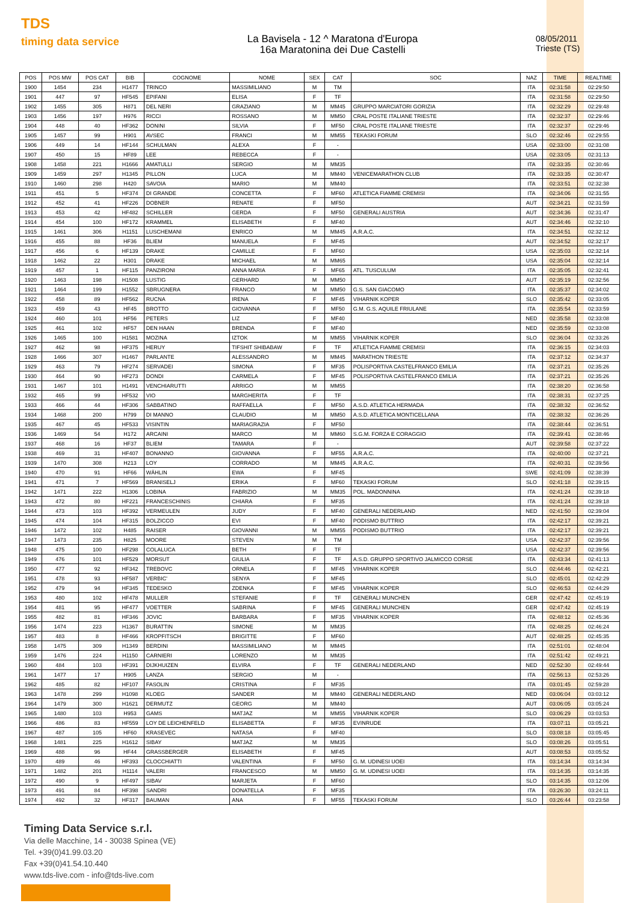TDS
timing data service
La Bavisela - 12 ^ Maratona d'Europa
16a Maratonina dei Due Castelli
08/05/2011
Trieste (TS)
| POS | POS MW | POS CAT | BIB | COGNOME | NOME | SEX | CAT | SOC | NAZ | TIME | REALTIME |
| --- | --- | --- | --- | --- | --- | --- | --- | --- | --- | --- | --- |
| 1900 | 1454 | 234 | H1477 | TRINCO | MASSIMILIANO | M | TM | | ITA | 02:31:58 | 02:29:50 |
| 1901 | 447 | 97 | HF545 | EPIFANI | ELISA | F | TF | | ITA | 02:31:58 | 02:29:50 |
| 1902 | 1455 | 305 | H871 | DEL NERI | GRAZIANO | M | MM45 | GRUPPO MARCIATORI GORIZIA | ITA | 02:32:29 | 02:29:48 |
| 1903 | 1456 | 197 | H976 | RICCI | ROSSANO | M | MM50 | CRAL POSTE ITALIANE TRIESTE | ITA | 02:32:37 | 02:29:46 |
| 1904 | 448 | 40 | HF362 | DONINI | SILVIA | F | MF50 | CRAL POSTE ITALIANE TRIESTE | ITA | 02:32:37 | 02:29:46 |
| 1905 | 1457 | 99 | H901 | AVSEC | FRANCI | M | MM55 | TEKASKI FORUM | SLO | 02:32:46 | 02:29:55 |
| 1906 | 449 | 14 | HF144 | SCHULMAN | ALEXA | F | - | | USA | 02:33:00 | 02:31:08 |
| 1907 | 450 | 15 | HF89 | LEE | REBECCA | F | - | | USA | 02:33:05 | 02:31:13 |
| 1908 | 1458 | 221 | H1666 | AMATULLI | SERGIO | M | MM35 | | ITA | 02:33:35 | 02:30:46 |
| 1909 | 1459 | 297 | H1345 | PILLON | LUCA | M | MM40 | VENICEMARATHON CLUB | ITA | 02:33:35 | 02:30:47 |
| 1910 | 1460 | 298 | H420 | SAVOIA | MARIO | M | MM40 | | ITA | 02:33:51 | 02:32:38 |
| 1911 | 451 | 5 | HF374 | DI GRANDE | CONCETTA | F | MF60 | ATLETICA FIAMME CREMISI | ITA | 02:34:06 | 02:31:55 |
| 1912 | 452 | 41 | HF226 | DOBNER | RENATE | F | MF50 | | AUT | 02:34:21 | 02:31:59 |
| 1913 | 453 | 42 | HF482 | SCHILLER | GERDA | F | MF50 | GENERALI AUSTRIA | AUT | 02:34:36 | 02:31:47 |
| 1914 | 454 | 100 | HF172 | KRAMMEL | ELISABETH | F | MF40 | | AUT | 02:34:46 | 02:32:10 |
| 1915 | 1461 | 306 | H1151 | LUSCHEMANI | ENRICO | M | MM45 | A.R.A.C. | ITA | 02:34:51 | 02:32:12 |
| 1916 | 455 | 88 | HF36 | BLIEM | MANUELA | F | MF45 | | AUT | 02:34:52 | 02:32:17 |
| 1917 | 456 | 6 | HF139 | DRAKE | CAMILLE | F | MF60 | | USA | 02:35:03 | 02:32:14 |
| 1918 | 1462 | 22 | H301 | DRAKE | MICHAEL | M | MM65 | | USA | 02:35:04 | 02:32:14 |
| 1919 | 457 | 1 | HF115 | PANZIRONI | ANNA MARIA | F | MF65 | ATL. TUSCULUM | ITA | 02:35:05 | 02:32:41 |
| 1920 | 1463 | 198 | H1508 | LUSTIG | GERHARD | M | MM50 | | AUT | 02:35:19 | 02:32:56 |
| 1921 | 1464 | 199 | H1552 | SBRUGNERA | FRANCO | M | MM50 | G.S. SAN GIACOMO | ITA | 02:35:37 | 02:34:02 |
| 1922 | 458 | 89 | HF562 | RUCNA | IRENA | F | MF45 | VIHARNIK KOPER | SLO | 02:35:42 | 02:33:05 |
| 1923 | 459 | 43 | HF45 | BROTTO | GIOVANNA | F | MF50 | G.M. G.S. AQUILE FRIULANE | ITA | 02:35:54 | 02:33:59 |
| 1924 | 460 | 101 | HF56 | PETERS | LIZ | F | MF40 | | NED | 02:35:58 | 02:33:08 |
| 1925 | 461 | 102 | HF57 | DEN HAAN | BRENDA | F | MF40 | | NED | 02:35:59 | 02:33:08 |
| 1926 | 1465 | 100 | H1581 | MOZINA | IZTOK | M | MM55 | VIHARNIK KOPER | SLO | 02:36:04 | 02:33:26 |
| 1927 | 462 | 98 | HF375 | HERUY | TIFSHIT SHIBABAW | F | TF | ATLETICA FIAMME CREMISI | ITA | 02:36:15 | 02:34:03 |
| 1928 | 1466 | 307 | H1467 | PARLANTE | ALESSANDRO | M | MM45 | MARATHON TRIESTE | ITA | 02:37:12 | 02:34:37 |
| 1929 | 463 | 79 | HF274 | SERVADEI | SIMONA | F | MF35 | POLISPORTIVA CASTELFRANCO EMILIA | ITA | 02:37:21 | 02:35:26 |
| 1930 | 464 | 90 | HF273 | DONDI | CARMELA | F | MF45 | POLISPORTIVA CASTELFRANCO EMILIA | ITA | 02:37:21 | 02:35:26 |
| 1931 | 1467 | 101 | H1491 | VENCHIARUTTI | ARRIGO | M | MM55 | | ITA | 02:38:20 | 02:36:58 |
| 1932 | 465 | 99 | HF532 | VIO | MARGHERITA | F | TF | | ITA | 02:38:31 | 02:37:25 |
| 1933 | 466 | 44 | HF306 | SABBATINO | RAFFAELLA | F | MF50 | A.S.D. ATLETICA HERMADA | ITA | 02:38:32 | 02:36:52 |
| 1934 | 1468 | 200 | H799 | DI MANNO | CLAUDIO | M | MM50 | A.S.D. ATLETICA MONTICELLANA | ITA | 02:38:32 | 02:36:26 |
| 1935 | 467 | 45 | HF533 | VISINTIN | MARIAGRAZIA | F | MF50 | | ITA | 02:38:44 | 02:36:51 |
| 1936 | 1469 | 54 | H172 | ARCAINI | MARCO | M | MM60 | S.G.M. FORZA E CORAGGIO | ITA | 02:39:41 | 02:38:46 |
| 1937 | 468 | 16 | HF37 | BLIEM | TAMARA | F | - | | AUT | 02:39:58 | 02:37:22 |
| 1938 | 469 | 31 | HF407 | BONANNO | GIOVANNA | F | MF55 | A.R.A.C. | ITA | 02:40:00 | 02:37:21 |
| 1939 | 1470 | 308 | H213 | LOY | CORRADO | M | MM45 | A.R.A.C. | ITA | 02:40:31 | 02:39:56 |
| 1940 | 470 | 91 | HF66 | WÄHLIN | EWA | F | MF45 | | SWE | 02:41:09 | 02:38:39 |
| 1941 | 471 | 7 | HF569 | BRANISELJ | ERIKA | F | MF60 | TEKASKI FORUM | SLO | 02:41:18 | 02:39:15 |
| 1942 | 1471 | 222 | H1306 | LOBINA | FABRIZIO | M | MM35 | POL. MADONNINA | ITA | 02:41:24 | 02:39:18 |
| 1943 | 472 | 80 | HF221 | FRANCESCHINIS | CHIARA | F | MF35 | | ITA | 02:41:24 | 02:39:18 |
| 1944 | 473 | 103 | HF392 | VERMEULEN | JUDY | F | MF40 | GENERALI NEDERLAND | NED | 02:41:50 | 02:39:04 |
| 1945 | 474 | 104 | HF315 | BOLZICCO | EVI | F | MF40 | PODISMO BUTTRIO | ITA | 02:42:17 | 02:39:21 |
| 1946 | 1472 | 102 | H485 | RAISER | GIOVANNI | M | MM55 | PODISMO BUTTRIO | ITA | 02:42:17 | 02:39:21 |
| 1947 | 1473 | 235 | H825 | MOORE | STEVEN | M | TM | | USA | 02:42:37 | 02:39:56 |
| 1948 | 475 | 100 | HF298 | COLALUCA | BETH | F | TF | | USA | 02:42:37 | 02:39:56 |
| 1949 | 476 | 101 | HF529 | MORSUT | GIULIA | F | TF | A.S.D. GRUPPO SPORTIVO JALMICCO CORSE | ITA | 02:43:34 | 02:41:13 |
| 1950 | 477 | 92 | HF342 | TREBOVC | ORNELA | F | MF45 | VIHARNIK KOPER | SLO | 02:44:46 | 02:42:21 |
| 1951 | 478 | 93 | HF587 | VERBIC' | SENYA | F | MF45 | | SLO | 02:45:01 | 02:42:29 |
| 1952 | 479 | 94 | HF345 | TEDESKO | ZDENKA | F | MF45 | VIHARNIK KOPER | SLO | 02:46:53 | 02:44:29 |
| 1953 | 480 | 102 | HF478 | MULLER | STEFANIE | F | TF | GENERALI MUNCHEN | GER | 02:47:42 | 02:45:19 |
| 1954 | 481 | 95 | HF477 | VOETTER | SABRINA | F | MF45 | GENERALI MUNCHEN | GER | 02:47:42 | 02:45:19 |
| 1955 | 482 | 81 | HF346 | JOVIC | BARBARA | F | MF35 | VIHARNIK KOPER | ITA | 02:48:12 | 02:45:36 |
| 1956 | 1474 | 223 | H1367 | BURATTIN | SIMONE | M | MM35 | | ITA | 02:48:25 | 02:46:24 |
| 1957 | 483 | 8 | HF466 | KROPFITSCH | BRIGITTE | F | MF60 | | AUT | 02:48:25 | 02:45:35 |
| 1958 | 1475 | 309 | H1349 | BERDINI | MASSIMILIANO | M | MM45 | | ITA | 02:51:01 | 02:48:04 |
| 1959 | 1476 | 224 | H1150 | CARNIERI | LORENZO | M | MM35 | | ITA | 02:51:42 | 02:49:21 |
| 1960 | 484 | 103 | HF391 | DIJKHUIZEN | ELVIRA | F | TF | GENERALI NEDERLAND | NED | 02:52:30 | 02:49:44 |
| 1961 | 1477 | 17 | H905 | LANZA | SERGIO | M | - | | ITA | 02:56:13 | 02:53:26 |
| 1962 | 485 | 82 | HF107 | FASOLIN | CRISTINA | F | MF35 | | ITA | 03:01:45 | 02:59:28 |
| 1963 | 1478 | 299 | H1098 | KLOEG | SANDER | M | MM40 | GENERALI NEDERLAND | NED | 03:06:04 | 03:03:12 |
| 1964 | 1479 | 300 | H1621 | DERMUTZ | GEORG | M | MM40 | | AUT | 03:06:05 | 03:05:24 |
| 1965 | 1480 | 103 | H953 | GAMS | MATJAZ | M | MM55 | VIHARNIK KOPER | SLO | 03:06:29 | 03:03:53 |
| 1966 | 486 | 83 | HF559 | LOY DE LEICHENFELD | ELISABETTA | F | MF35 | EVINRUDE | ITA | 03:07:11 | 03:05:21 |
| 1967 | 487 | 105 | HF60 | KRASEVEC | NATASA | F | MF40 | | SLO | 03:08:18 | 03:05:45 |
| 1968 | 1481 | 225 | H1612 | SIBAY | MATJAZ | M | MM35 | | SLO | 03:08:26 | 03:05:51 |
| 1969 | 488 | 96 | HF44 | GRASSBERGER | ELISABETH | F | MF45 | | AUT | 03:08:53 | 03:05:52 |
| 1970 | 489 | 46 | HF393 | CLOCCHIATTI | VALENTINA | F | MF50 | G. M. UDINESI UOEI | ITA | 03:14:34 | 03:14:34 |
| 1971 | 1482 | 201 | H1114 | VALERI | FRANCESCO | M | MM50 | G. M. UDINESI UOEI | ITA | 03:14:35 | 03:14:35 |
| 1972 | 490 | 9 | HF497 | SIBAV | MARJETA | F | MF60 | | SLO | 03:14:35 | 03:12:06 |
| 1973 | 491 | 84 | HF398 | SANDRI | DONATELLA | F | MF35 | | ITA | 03:26:30 | 03:24:11 |
| 1974 | 492 | 32 | HF317 | BAUMAN | ANA | F | MF55 | TEKASKI FORUM | SLO | 03:26:44 | 03:23:58 |
Timing Data Service s.r.l.
Via delle Macchine, 14 - 30038 Spinea (VE)
Tel. +39(0)41.99.03.20
Fax +39(0)41.54.10.440
www.tds-live.com - info@tds-live.com